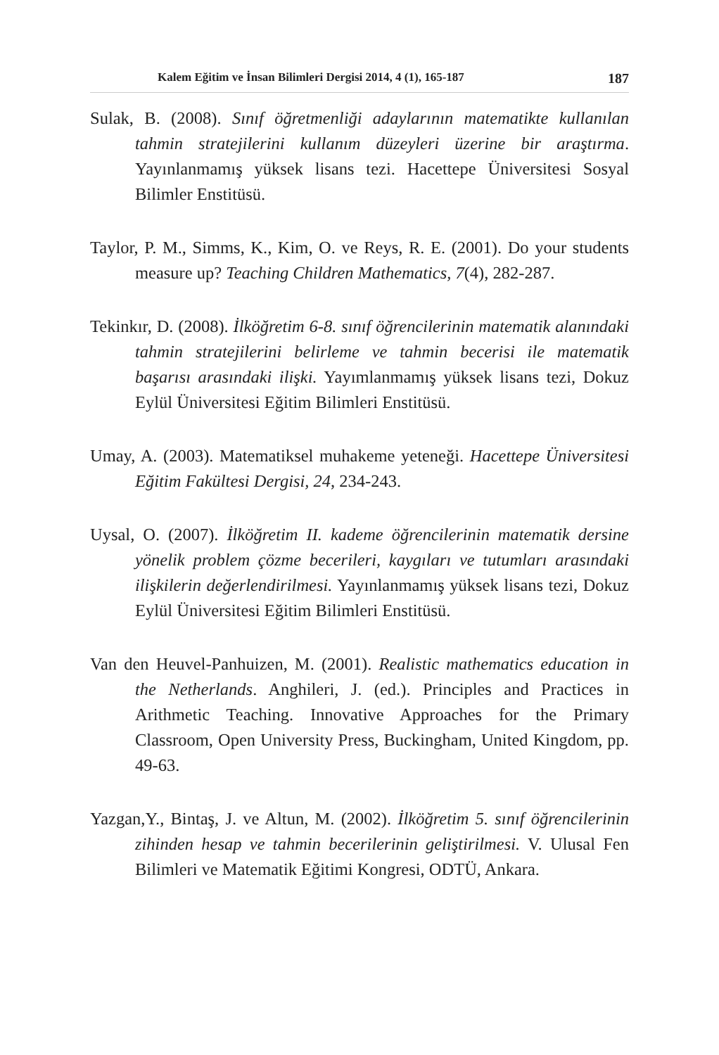Kalem Eğitim ve İnsan Bilimleri Dergisi 2014, 4 (1), 165-187 187
Sulak, B. (2008). Sınıf öğretmenliği adaylarının matematikte kullanılan tahmin stratejilerini kullanım düzeyleri üzerine bir araştırma. Yayınlanmamış yüksek lisans tezi. Hacettepe Üniversitesi Sosyal Bilimler Enstitüsü.
Taylor, P. M., Simms, K., Kim, O. ve Reys, R. E. (2001). Do your students measure up? Teaching Children Mathematics, 7(4), 282-287.
Tekinkır, D. (2008). İlköğretim 6-8. sınıf öğrencilerinin matematik alanındaki tahmin stratejilerini belirleme ve tahmin becerisi ile matematik başarısı arasındaki ilişki. Yayımlanmamış yüksek lisans tezi, Dokuz Eylül Üniversitesi Eğitim Bilimleri Enstitüsü.
Umay, A. (2003). Matematiksel muhakeme yeteneği. Hacettepe Üniversitesi Eğitim Fakültesi Dergisi, 24, 234-243.
Uysal, O. (2007). İlköğretim II. kademe öğrencilerinin matematik dersine yönelik problem çözme becerileri, kaygıları ve tutumları arasındaki ilişkilerin değerlendirilmesi. Yayınlanmamış yüksek lisans tezi, Dokuz Eylül Üniversitesi Eğitim Bilimleri Enstitüsü.
Van den Heuvel-Panhuizen, M. (2001). Realistic mathematics education in the Netherlands. Anghileri, J. (ed.). Principles and Practices in Arithmetic Teaching. Innovative Approaches for the Primary Classroom, Open University Press, Buckingham, United Kingdom, pp. 49-63.
Yazgan,Y., Bintaş, J. ve Altun, M. (2002). İlköğretim 5. sınıf öğrencilerinin zihinden hesap ve tahmin becerilerinin geliştirilmesi. V. Ulusal Fen Bilimleri ve Matematik Eğitimi Kongresi, ODTÜ, Ankara.